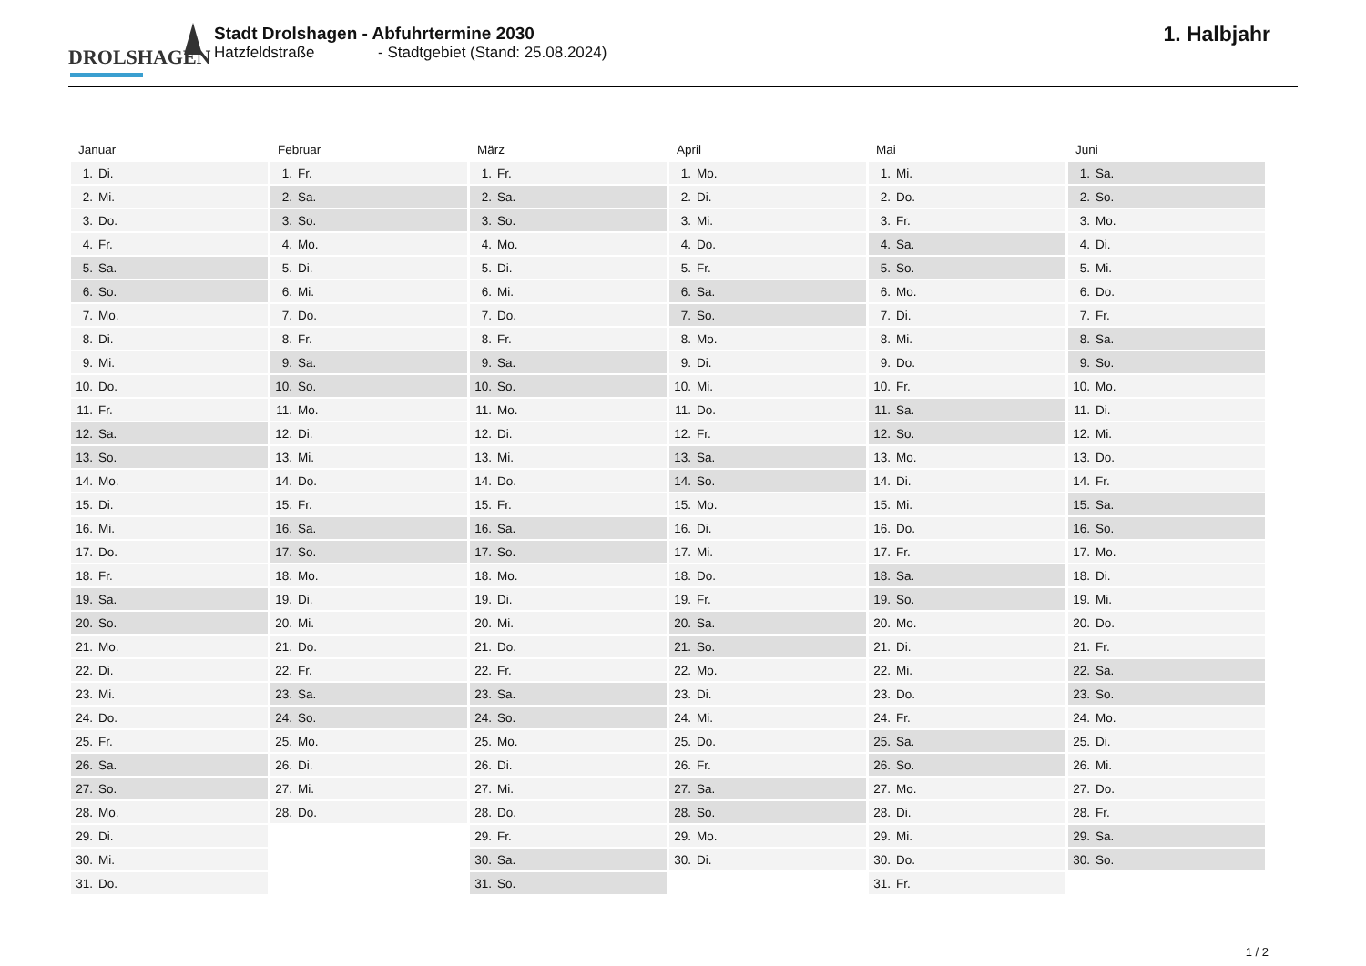DROLSHAGEN
Stadt Drolshagen - Abfuhrtermine 2030
Hatzfeldstraße - Stadtgebiet (Stand: 25.08.2024)
1. Halbjahr
| Januar | Februar | März | April | Mai | Juni |
| --- | --- | --- | --- | --- | --- |
| 1. Di. | 1. Fr. | 1. Fr. | 1. Mo. | 1. Mi. | 1. Sa. |
| 2. Mi. | 2. Sa. | 2. Sa. | 2. Di. | 2. Do. | 2. So. |
| 3. Do. | 3. So. | 3. So. | 3. Mi. | 3. Fr. | 3. Mo. |
| 4. Fr. | 4. Mo. | 4. Mo. | 4. Do. | 4. Sa. | 4. Di. |
| 5. Sa. | 5. Di. | 5. Di. | 5. Fr. | 5. So. | 5. Mi. |
| 6. So. | 6. Mi. | 6. Mi. | 6. Sa. | 6. Mo. | 6. Do. |
| 7. Mo. | 7. Do. | 7. Do. | 7. So. | 7. Di. | 7. Fr. |
| 8. Di. | 8. Fr. | 8. Fr. | 8. Mo. | 8. Mi. | 8. Sa. |
| 9. Mi. | 9. Sa. | 9. Sa. | 9. Di. | 9. Do. | 9. So. |
| 10. Do. | 10. So. | 10. So. | 10. Mi. | 10. Fr. | 10. Mo. |
| 11. Fr. | 11. Mo. | 11. Mo. | 11. Do. | 11. Sa. | 11. Di. |
| 12. Sa. | 12. Di. | 12. Di. | 12. Fr. | 12. So. | 12. Mi. |
| 13. So. | 13. Mi. | 13. Mi. | 13. Sa. | 13. Mo. | 13. Do. |
| 14. Mo. | 14. Do. | 14. Do. | 14. So. | 14. Di. | 14. Fr. |
| 15. Di. | 15. Fr. | 15. Fr. | 15. Mo. | 15. Mi. | 15. Sa. |
| 16. Mi. | 16. Sa. | 16. Sa. | 16. Di. | 16. Do. | 16. So. |
| 17. Do. | 17. So. | 17. So. | 17. Mi. | 17. Fr. | 17. Mo. |
| 18. Fr. | 18. Mo. | 18. Mo. | 18. Do. | 18. Sa. | 18. Di. |
| 19. Sa. | 19. Di. | 19. Di. | 19. Fr. | 19. So. | 19. Mi. |
| 20. So. | 20. Mi. | 20. Mi. | 20. Sa. | 20. Mo. | 20. Do. |
| 21. Mo. | 21. Do. | 21. Do. | 21. So. | 21. Di. | 21. Fr. |
| 22. Di. | 22. Fr. | 22. Fr. | 22. Mo. | 22. Mi. | 22. Sa. |
| 23. Mi. | 23. Sa. | 23. Sa. | 23. Di. | 23. Do. | 23. So. |
| 24. Do. | 24. So. | 24. So. | 24. Mi. | 24. Fr. | 24. Mo. |
| 25. Fr. | 25. Mo. | 25. Mo. | 25. Do. | 25. Sa. | 25. Di. |
| 26. Sa. | 26. Di. | 26. Di. | 26. Fr. | 26. So. | 26. Mi. |
| 27. So. | 27. Mi. | 27. Mi. | 27. Sa. | 27. Mo. | 27. Do. |
| 28. Mo. | 28. Do. | 28. Do. | 28. So. | 28. Di. | 28. Fr. |
| 29. Di. | | 29. Fr. | 29. Mo. | 29. Mi. | 29. Sa. |
| 30. Mi. | | 30. Sa. | 30. Di. | 30. Do. | 30. So. |
| 31. Do. | | 31. So. | | 31. Fr. | |
1 / 2